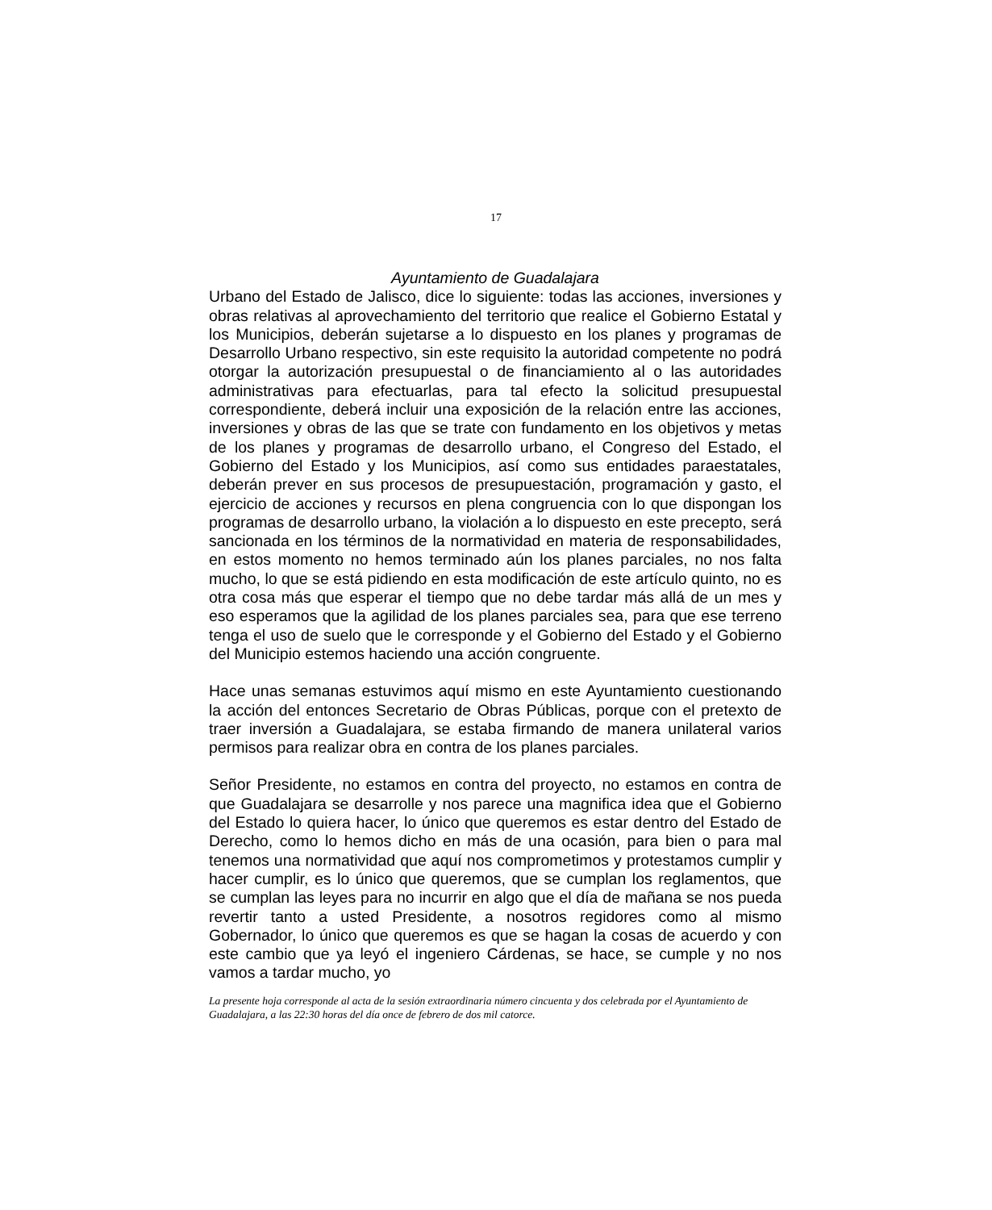17
Ayuntamiento de Guadalajara
Urbano del Estado de Jalisco, dice lo siguiente: todas las acciones, inversiones y obras relativas al aprovechamiento del territorio que realice el Gobierno Estatal y los Municipios, deberán sujetarse a lo dispuesto en los planes y programas de Desarrollo Urbano respectivo, sin este requisito la autoridad competente no podrá otorgar la autorización presupuestal o de financiamiento al o las autoridades administrativas para efectuarlas, para tal efecto la solicitud presupuestal correspondiente, deberá incluir una exposición de la relación entre las acciones, inversiones y obras de las que se trate con fundamento en los objetivos y metas de los planes y programas de desarrollo urbano, el Congreso del Estado, el Gobierno del Estado y los Municipios, así como sus entidades paraestatales, deberán prever en sus procesos de presupuestación, programación y gasto, el ejercicio de acciones y recursos en plena congruencia con lo que dispongan los programas de desarrollo urbano, la violación a lo dispuesto en este precepto, será sancionada en los términos de la normatividad en materia de responsabilidades, en estos momento no hemos terminado aún los planes parciales, no nos falta mucho, lo que se está pidiendo en esta modificación de este artículo quinto, no es otra cosa más que esperar el tiempo que no debe tardar más allá de un mes y eso esperamos que la agilidad de los planes parciales sea, para que ese terreno tenga el uso de suelo que le corresponde y el Gobierno del Estado y el Gobierno del Municipio estemos haciendo una acción congruente.
Hace unas semanas estuvimos aquí mismo en este Ayuntamiento cuestionando la acción del entonces Secretario de Obras Públicas, porque con el pretexto de traer inversión a Guadalajara, se estaba firmando de manera unilateral varios permisos para realizar obra en contra de los planes parciales.
Señor Presidente, no estamos en contra del proyecto, no estamos en contra de que Guadalajara se desarrolle y nos parece una magnifica idea que el Gobierno del Estado lo quiera hacer, lo único que queremos es estar dentro del Estado de Derecho, como lo hemos dicho en más de una ocasión, para bien o para mal tenemos una normatividad que aquí nos comprometimos y protestamos cumplir y hacer cumplir, es lo único que queremos, que se cumplan los reglamentos, que se cumplan las leyes para no incurrir en algo que el día de mañana se nos pueda revertir tanto a usted Presidente, a nosotros regidores como al mismo Gobernador, lo único que queremos es que se hagan la cosas de acuerdo y con este cambio que ya leyó el ingeniero Cárdenas, se hace, se cumple y no nos vamos a tardar mucho, yo
La presente hoja corresponde al acta de la sesión extraordinaria número cincuenta y dos celebrada por el Ayuntamiento de Guadalajara, a las 22:30 horas del día once de febrero de dos mil catorce.